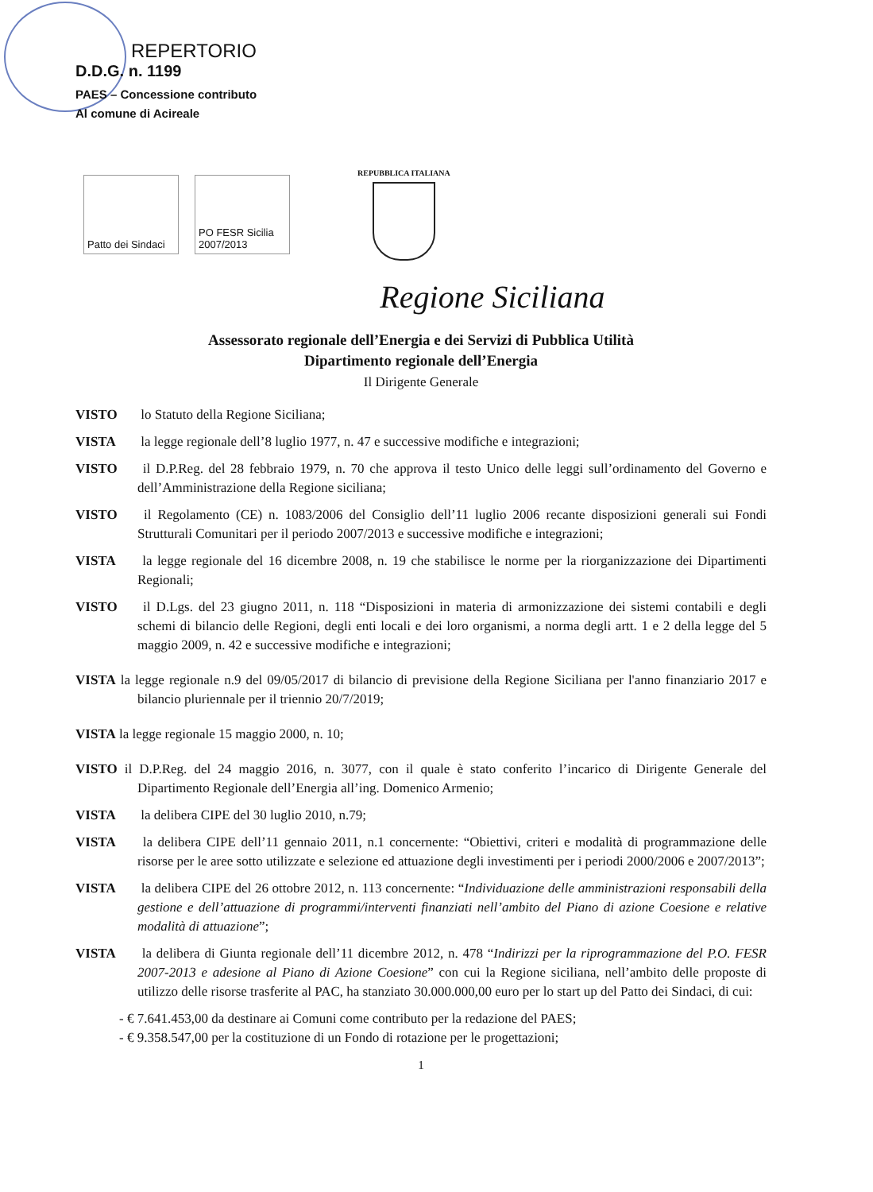REPERTORIO
D.D.G. n. 1199
PAES – Concessione contributo
Al comune di Acireale
Patto dei Sindaci
PO FESR Sicilia 2007/2013
REPUBBLICA ITALIANA
Regione Siciliana
Assessorato regionale dell’Energia e dei Servizi di Pubblica Utilità
Dipartimento regionale dell’Energia
Il Dirigente Generale
VISTO lo Statuto della Regione Siciliana;
VISTA la legge regionale dell’8 luglio 1977, n. 47 e successive modifiche e integrazioni;
VISTO il D.P.Reg. del 28 febbraio 1979, n. 70 che approva il testo Unico delle leggi sull’ordinamento del Governo e dell’Amministrazione della Regione siciliana;
VISTO il Regolamento (CE) n. 1083/2006 del Consiglio dell’11 luglio 2006 recante disposizioni generali sui Fondi Strutturali Comunitari per il periodo 2007/2013 e successive modifiche e integrazioni;
VISTA la legge regionale del 16 dicembre 2008, n. 19 che stabilisce le norme per la riorganizzazione dei Dipartimenti Regionali;
VISTO il D.Lgs. del 23 giugno 2011, n. 118 “Disposizioni in materia di armonizzazione dei sistemi contabili e degli schemi di bilancio delle Regioni, degli enti locali e dei loro organismi, a norma degli artt. 1 e 2 della legge del 5 maggio 2009, n. 42 e successive modifiche e integrazioni;
VISTA la legge regionale n.9 del 09/05/2017 di bilancio di previsione della Regione Siciliana per l'anno finanziario 2017 e bilancio pluriennale per il triennio 20/7/2019;
VISTA la legge regionale 15 maggio 2000, n. 10;
VISTO il D.P.Reg. del 24 maggio 2016, n. 3077, con il quale è stato conferito l’incarico di Dirigente Generale del Dipartimento Regionale dell’Energia all’ing. Domenico Armenio;
VISTA la delibera CIPE del 30 luglio 2010, n.79;
VISTA la delibera CIPE dell’11 gennaio 2011, n.1 concernente: “Obiettivi, criteri e modalità di programmazione delle risorse per le aree sotto utilizzate e selezione ed attuazione degli investimenti per i periodi 2000/2006 e 2007/2013”;
VISTA la delibera CIPE del 26 ottobre 2012, n. 113 concernente: “Individuazione delle amministrazioni responsabili della gestione e dell’attuazione di programmi/interventi finanziati nell’ambito del Piano di azione Coesione e relative modalità di attuazione”;
VISTA la delibera di Giunta regionale dell’11 dicembre 2012, n. 478 “Indirizzi per la riprogrammazione del P.O. FESR 2007-2013 e adesione al Piano di Azione Coesione” con cui la Regione siciliana, nell’ambito delle proposte di utilizzo delle risorse trasferite al PAC, ha stanziato 30.000.000,00 euro per lo start up del Patto dei Sindaci, di cui:
- € 7.641.453,00 da destinare ai Comuni come contributo per la redazione del PAES;
- € 9.358.547,00 per la costituzione di un Fondo di rotazione per le progettazioni;
1